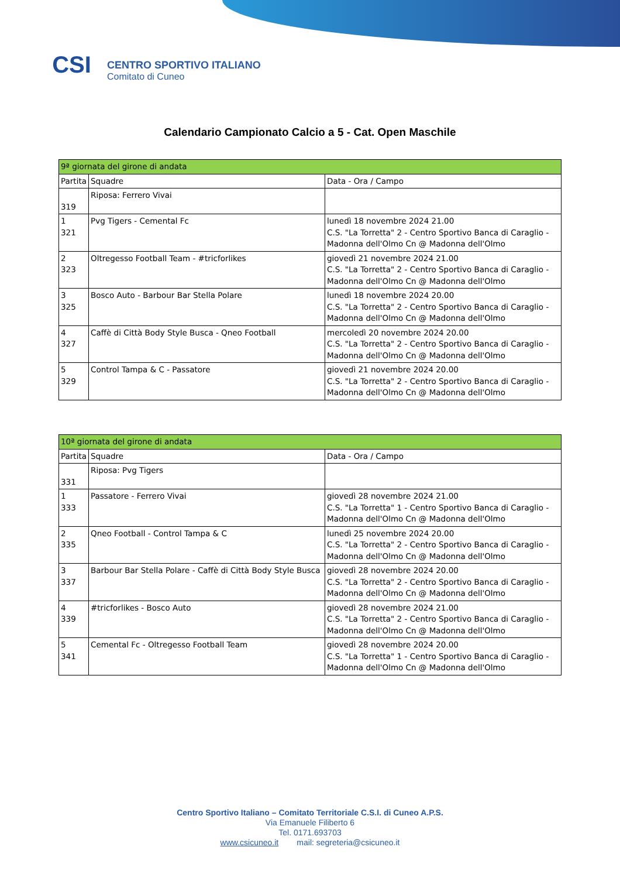CSI
CENTRO SPORTIVO ITALIANO
Comitato di Cuneo
Calendario Campionato Calcio a 5 - Cat. Open Maschile
| 9ª giornata del girone di andata | | |
| --- | --- | --- |
| Partita | Squadre | Data - Ora / Campo |
| 319 | Riposa: Ferrero Vivai | |
| 1 321 | Pvg Tigers - Cemental Fc | lunedì 18 novembre 2024 21.00 C.S. "La Torretta" 2 - Centro Sportivo Banca di Caraglio - Madonna dell'Olmo Cn @ Madonna dell'Olmo |
| 2 323 | Oltregesso Football Team - #tricforlikes | giovedì 21 novembre 2024 21.00 C.S. "La Torretta" 2 - Centro Sportivo Banca di Caraglio - Madonna dell'Olmo Cn @ Madonna dell'Olmo |
| 3 325 | Bosco Auto - Barbour Bar Stella Polare | lunedì 18 novembre 2024 20.00 C.S. "La Torretta" 2 - Centro Sportivo Banca di Caraglio - Madonna dell'Olmo Cn @ Madonna dell'Olmo |
| 4 327 | Caffè di Città Body Style Busca - Qneo Football | mercoledì 20 novembre 2024 20.00 C.S. "La Torretta" 2 - Centro Sportivo Banca di Caraglio - Madonna dell'Olmo Cn @ Madonna dell'Olmo |
| 5 329 | Control Tampa & C - Passatore | giovedì 21 novembre 2024 20.00 C.S. "La Torretta" 2 - Centro Sportivo Banca di Caraglio - Madonna dell'Olmo Cn @ Madonna dell'Olmo |
| 10ª giornata del girone di andata | | |
| --- | --- | --- |
| Partita | Squadre | Data - Ora / Campo |
| 331 | Riposa: Pvg Tigers | |
| 1 333 | Passatore - Ferrero Vivai | giovedì 28 novembre 2024 21.00 C.S. "La Torretta" 1 - Centro Sportivo Banca di Caraglio - Madonna dell'Olmo Cn @ Madonna dell'Olmo |
| 2 335 | Qneo Football - Control Tampa & C | lunedì 25 novembre 2024 20.00 C.S. "La Torretta" 2 - Centro Sportivo Banca di Caraglio - Madonna dell'Olmo Cn @ Madonna dell'Olmo |
| 3 337 | Barbour Bar Stella Polare - Caffè di Città Body Style Busca | giovedì 28 novembre 2024 20.00 C.S. "La Torretta" 2 - Centro Sportivo Banca di Caraglio - Madonna dell'Olmo Cn @ Madonna dell'Olmo |
| 4 339 | #tricforlikes - Bosco Auto | giovedì 28 novembre 2024 21.00 C.S. "La Torretta" 2 - Centro Sportivo Banca di Caraglio - Madonna dell'Olmo Cn @ Madonna dell'Olmo |
| 5 341 | Cemental Fc - Oltregesso Football Team | giovedì 28 novembre 2024 20.00 C.S. "La Torretta" 1 - Centro Sportivo Banca di Caraglio - Madonna dell'Olmo Cn @ Madonna dell'Olmo |
Centro Sportivo Italiano – Comitato Territoriale C.S.I. di Cuneo A.P.S.
Via Emanuele Filiberto 6
Tel. 0171.693703
www.csicuneo.it mail: segreteria@csicuneo.it